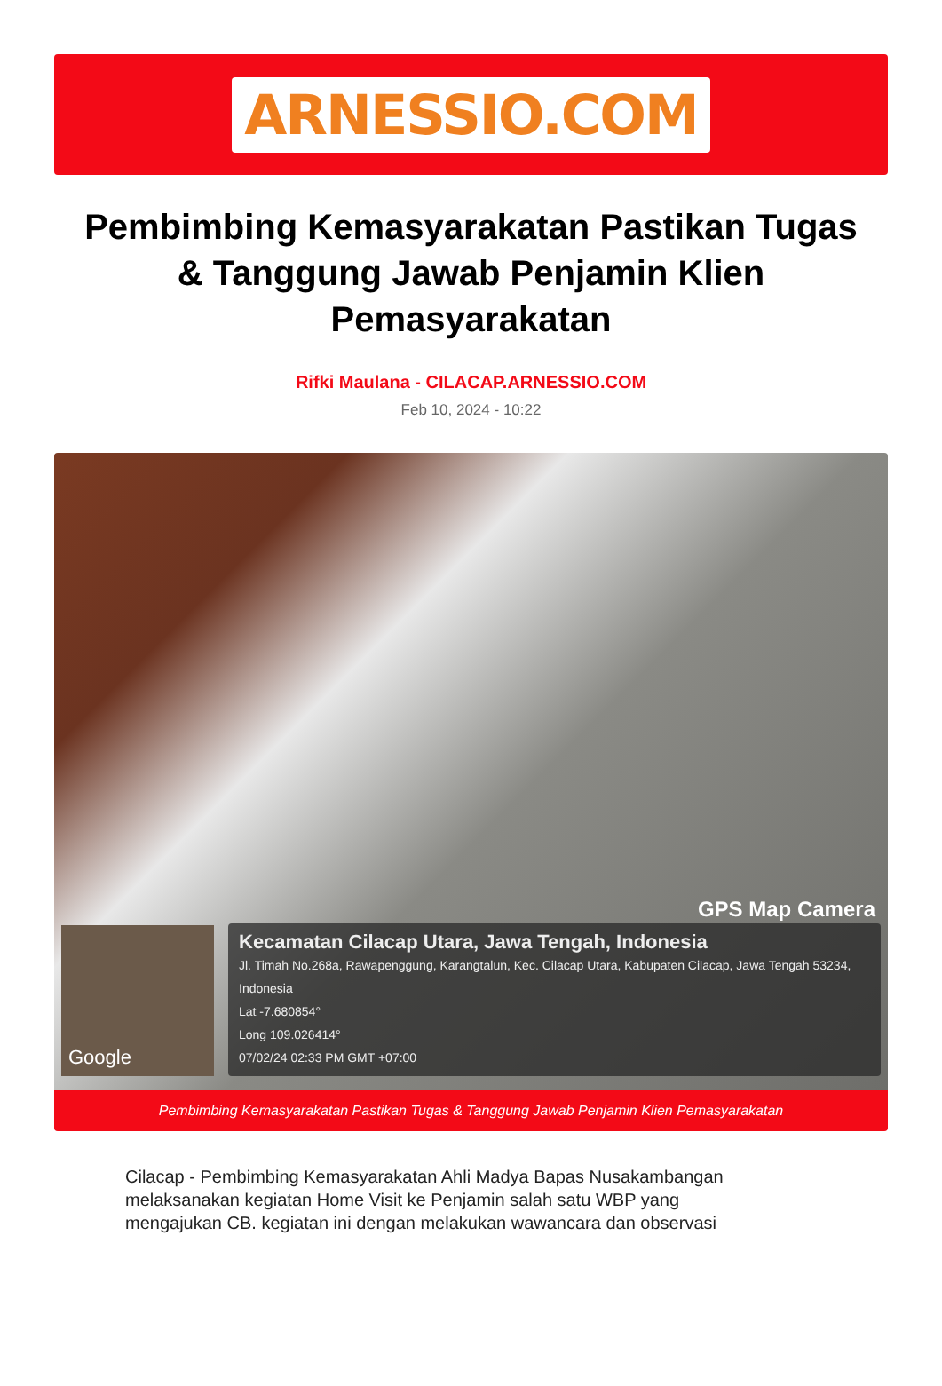ARNESSIO.COM
Pembimbing Kemasyarakatan Pastikan Tugas & Tanggung Jawab Penjamin Klien Pemasyarakatan
Rifki Maulana - CILACAP.ARNESSIO.COM
Feb 10, 2024 - 10:22
GPS Map Camera
Google
Kecamatan Cilacap Utara, Jawa Tengah, Indonesia
Jl. Timah No.268a, Rawapenggung, Karangtalun, Kec. Cilacap Utara, Kabupaten Cilacap, Jawa Tengah 53234, Indonesia
Lat -7.680854°
Long 109.026414°
07/02/24 02:33 PM GMT +07:00
Pembimbing Kemasyarakatan Pastikan Tugas & Tanggung Jawab Penjamin Klien Pemasyarakatan
Cilacap - Pembimbing Kemasyarakatan Ahli Madya Bapas Nusakambangan melaksanakan kegiatan Home Visit ke Penjamin salah satu WBP yang mengajukan CB. kegiatan ini dengan melakukan wawancara dan observasi